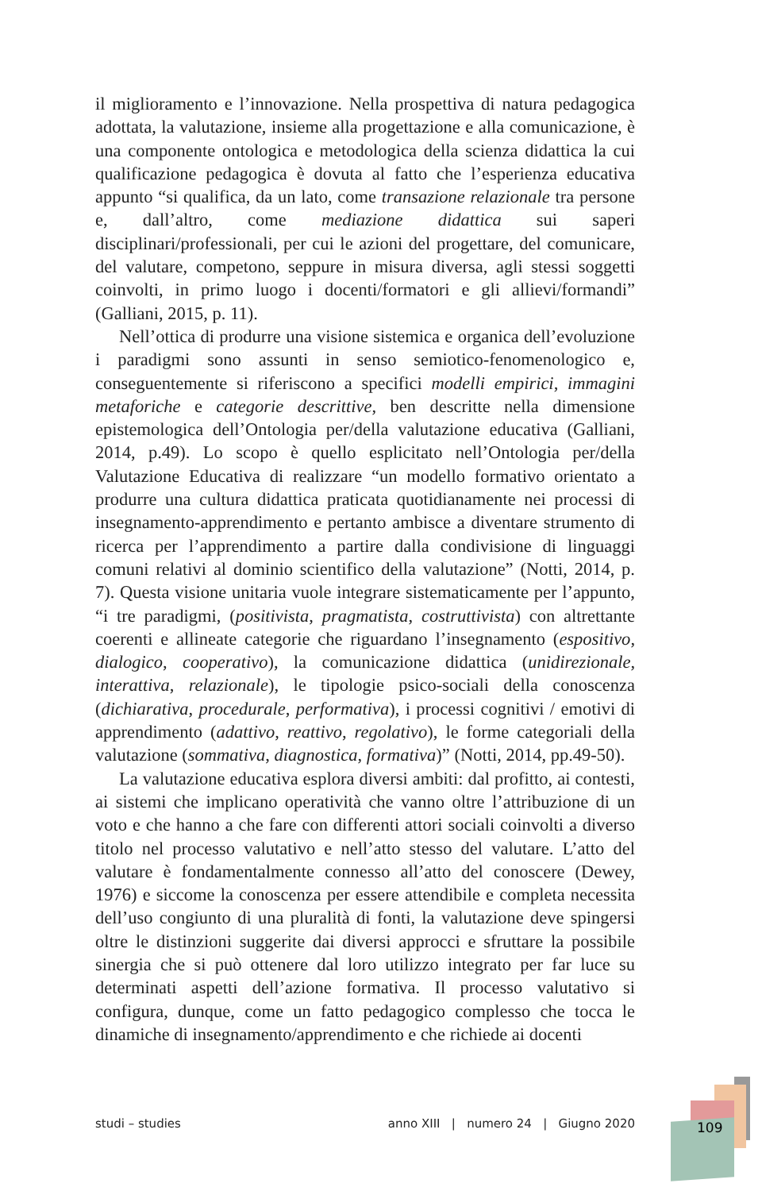il miglioramento e l’innovazione. Nella prospettiva di natura pedagogica adottata, la valutazione, insieme alla progettazione e alla comunicazione, è una componente ontologica e metodologica della scienza didattica la cui qualificazione pedagogica è dovuta al fatto che l’esperienza educativa appunto “si qualifica, da un lato, come transazione relazionale tra persone e, dall’altro, come mediazione didattica sui saperi disciplinari/professionali, per cui le azioni del progettare, del comunicare, del valutare, competono, seppure in misura diversa, agli stessi soggetti coinvolti, in primo luogo i docenti/formatori e gli allievi/formandi” (Galliani, 2015, p. 11).
Nell’ottica di produrre una visione sistemica e organica dell’evoluzione i paradigmi sono assunti in senso semiotico-fenomenologico e, conseguentemente si riferiscono a specifici modelli empirici, immagini metaforiche e categorie descrittive, ben descritte nella dimensione epistemologica dell’Ontologia per/della valutazione educativa (Galliani, 2014, p.49). Lo scopo è quello esplicitato nell’Ontologia per/della Valutazione Educativa di realizzare “un modello formativo orientato a produrre una cultura didattica praticata quotidianamente nei processi di insegnamento-apprendimento e pertanto ambisce a diventare strumento di ricerca per l’apprendimento a partire dalla condivisione di linguaggi comuni relativi al dominio scientifico della valutazione” (Notti, 2014, p. 7). Questa visione unitaria vuole integrare sistematicamente per l’appunto, “i tre paradigmi, (positivista, pragmatista, costruttivista) con altrettante coerenti e allineate categorie che riguardano l’insegnamento (espositivo, dialogico, cooperativo), la comunicazione didattica (unidirezionale, interattiva, relazionale), le tipologie psico-sociali della conoscenza (dichiarativa, procedurale, performativa), i processi cognitivi / emotivi di apprendimento (adattivo, reattivo, regolativo), le forme categoriali della valutazione (sommativa, diagnostica, formativa)” (Notti, 2014, pp.49-50).
La valutazione educativa esplora diversi ambiti: dal profitto, ai contesti, ai sistemi che implicano operatività che vanno oltre l’attribuzione di un voto e che hanno a che fare con differenti attori sociali coinvolti a diverso titolo nel processo valutativo e nell’atto stesso del valutare. L’atto del valutare è fondamentalmente connesso all’atto del conoscere (Dewey, 1976) e siccome la conoscenza per essere attendibile e completa necessita dell’uso congiunto di una pluralità di fonti, la valutazione deve spingersi oltre le distinzioni suggerite dai diversi approcci e sfruttare la possibile sinergia che si può ottenere dal loro utilizzo integrato per far luce su determinati aspetti dell’azione formativa. Il processo valutativo si configura, dunque, come un fatto pedagogico complesso che tocca le dinamiche di insegnamento/apprendimento e che richiede ai docenti
studi – studies anno XIII | numero 24 | Giugno 2020 109